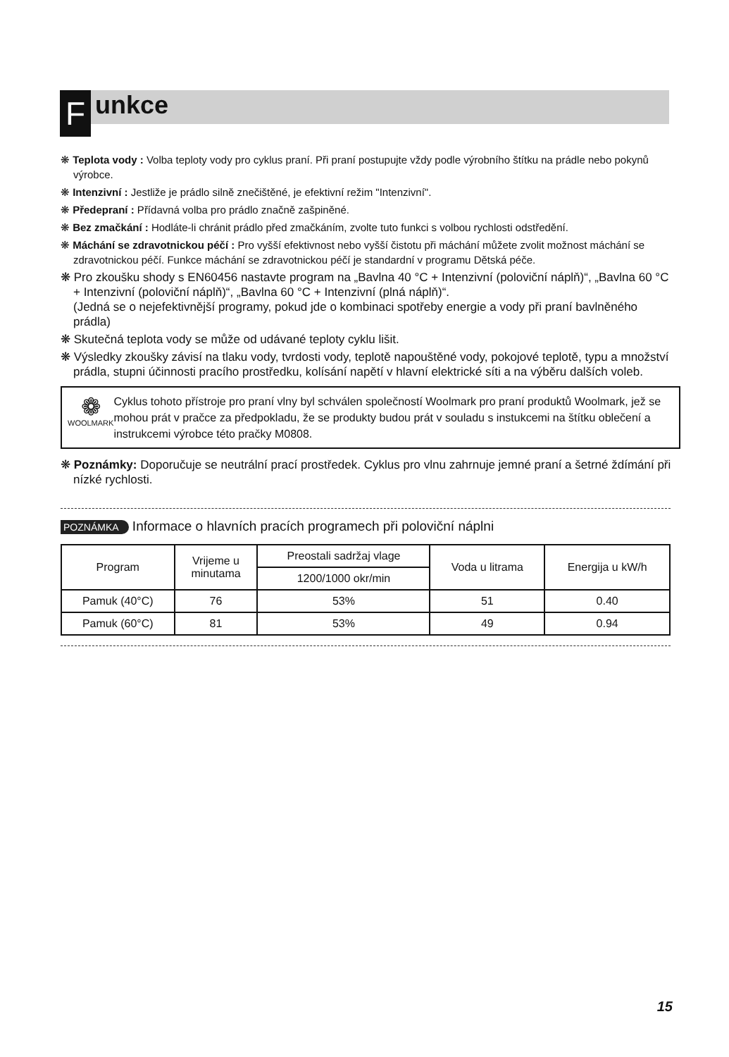F
unkce
❋ Teplota vody : Volba teploty vody pro cyklus praní. Při praní postupujte vždy podle výrobního štítku na prádle nebo pokynů výrobce.
❋ Intenzivní : Jestliže je prádlo silně znečištěné, je efektivní režim "Intenzivní".
❋ Předepraní : Přídavná volba pro prádlo značně zašpiněné.
❋ Bez zmačkání : Hodláte-li chránit prádlo před zmačkáním, zvolte tuto funkci s volbou rychlosti odstředění.
❋ Máchání se zdravotnickou péčí : Pro vyšší efektivnost nebo vyšší čistotu při máchání můžete zvolit možnost máchání se zdravotnickou péčí. Funkce máchání se zdravotnickou péčí je standardní v programu Dětská péče.
❋ Pro zkoušku shody s EN60456 nastavte program na „Bavlna 40 °C + Intenzivní (poloviční náplň)“, „Bavlna 60 °C + Intenzivní (poloviční náplň)“, „Bavlna 60 °C + Intenzivní (plná náplň)“.
(Jedná se o nejefektivnější programy, pokud jde o kombinaci spotřeby energie a vody při praní bavlněného prádla)
❋ Skutečná teplota vody se může od udávané teploty cyklu lišit.
❋ Výsledky zkoušky závisí na tlaku vody, tvrdosti vody, teplotě napouštěné vody, pokojové teplotě, typu a množství prádla, stupni účinnosti pracího prostředku, kolísání napětí v hlavní elektrické síti a na výběru dalších voleb.
❁
WOOLMARK
Cyklus tohoto přístroje pro praní vlny byl schválen společností Woolmark pro praní produktů Woolmark, jež se mohou prát v pračce za předpokladu, že se produkty budou prát v souladu s instukcemi na štítku oblečení a instrukcemi výrobce této pračky M0808.
❋ Poznámky: Doporučuje se neutrální prací prostředek. Cyklus pro vlnu zahrnuje jemné praní a šetrné ždímání při nízké rychlosti.
POZNÁMKA Informace o hlavních pracích programech při poloviční náplni
| Program | Vrijeme u minutama | Preostali sadržaj vlage | Voda u litrama | Energija u kW/h |
| --- | --- | --- | --- | --- |
| | | 1200/1000 okr/min | | |
| Pamuk (40°C) | 76 | 53% | 51 | 0.40 |
| Pamuk (60°C) | 81 | 53% | 49 | 0.94 |
15